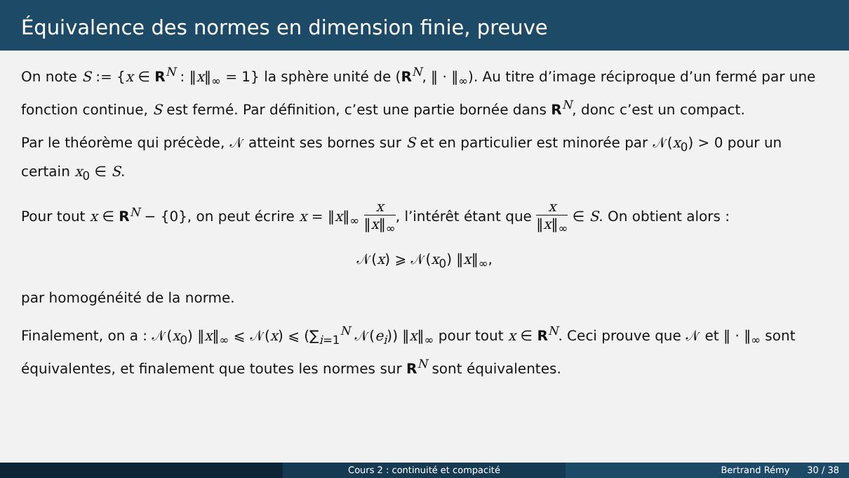Équivalence des normes en dimension finie, preuve
On note S := {x ∈ R<sup>N</sup> : ‖x‖<sub>∞</sub> = 1} la sphère unité de (R<sup>N</sup>, ‖ · ‖<sub>∞</sub>). Au titre d’image réciproque d’un fermé par une fonction continue, S est fermé. Par définition, c’est une partie bornée dans R<sup>N</sup>, donc c’est un compact.
Par le théorème qui précède, 𝒩 atteint ses bornes sur S et en particulier est minorée par 𝒩(x<sub>0</sub>) > 0 pour un certain x<sub>0</sub> ∈ S.
Pour tout x ∈ R<sup>N</sup> − {0}, on peut écrire x = ‖x‖<sub>∞</sub> x ‖x‖<sub>∞</sub>, l’intérêt étant que x ‖x‖<sub>∞</sub> ∈ S. On obtient alors :
𝒩(x) ⩾ 𝒩(x<sub>0</sub>) ‖x‖<sub>∞</sub>,
par homogénéité de la norme.
Finalement, on a : 𝒩(x<sub>0</sub>) ‖x‖<sub>∞</sub> ⩽ 𝒩(x) ⩽ (∑<sub>i=1</sub><sup>N</sup> 𝒩(e<sub>i</sub>)) ‖x‖<sub>∞</sub> pour tout x ∈ R<sup>N</sup>. Ceci prouve que 𝒩 et ‖ · ‖<sub>∞</sub> sont équivalentes, et finalement que toutes les normes sur R<sup>N</sup> sont équivalentes.
Cours 2 : continuité et compacité Bertrand Rémy 30 / 38